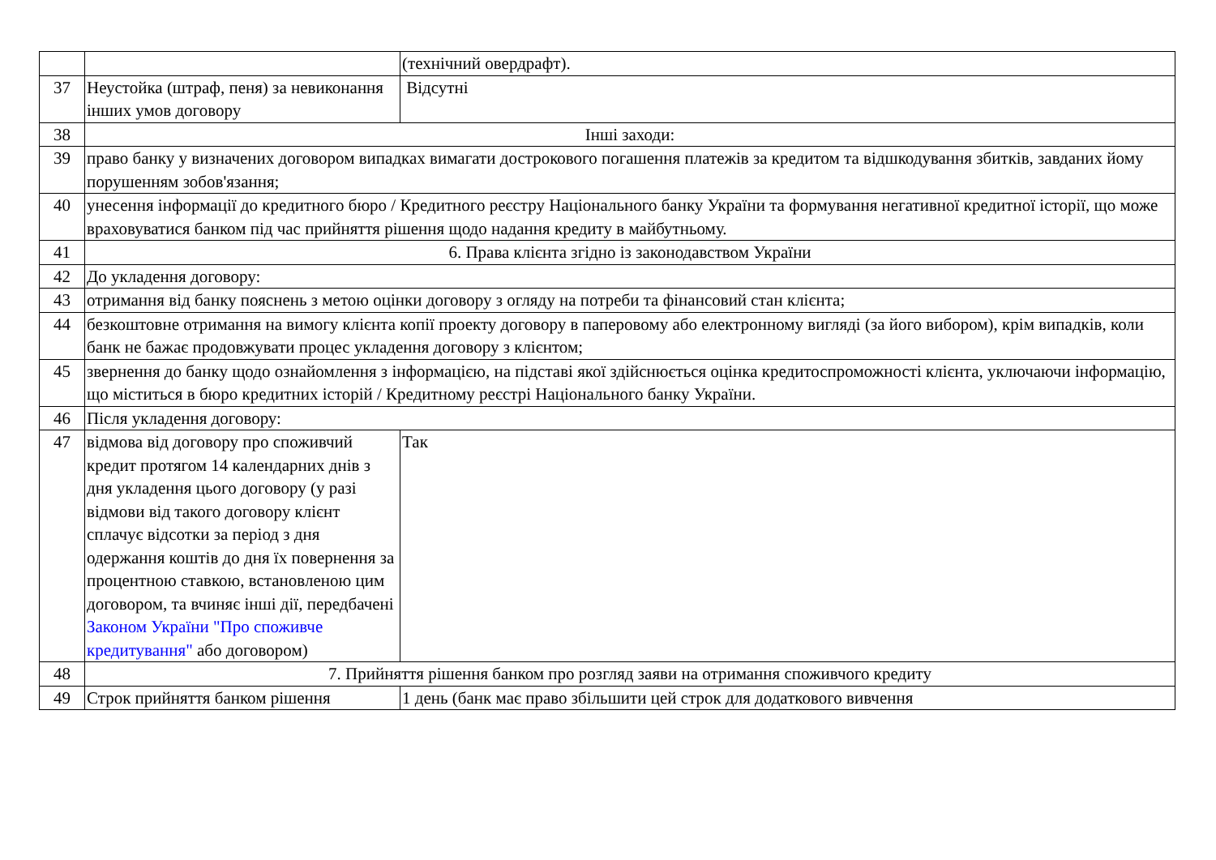| | | (технічний овердрафт). |
| 37 | Неустойка (штраф, пеня) за невиконання інших умов договору | Відсутні |
| 38 | Інші заходи: | |
| 39 | право банку у визначених договором випадках вимагати дострокового погашення платежів за кредитом та відшкодування збитків, завданих йому порушенням зобов'язання; | |
| 40 | унесення інформації до кредитного бюро / Кредитного реєстру Національного банку України та формування негативної кредитної історії, що може враховуватися банком під час прийняття рішення щодо надання кредиту в майбутньому. | |
| 41 | 6. Права клієнта згідно із законодавством України | |
| 42 | До укладення договору: | |
| 43 | отримання від банку пояснень з метою оцінки договору з огляду на потреби та фінансовий стан клієнта; | |
| 44 | безкоштовне отримання на вимогу клієнта копії проекту договору в паперовому або електронному вигляді (за його вибором), крім випадків, коли банк не бажає продовжувати процес укладення договору з клієнтом; | |
| 45 | звернення до банку щодо ознайомлення з інформацією, на підставі якої здійснюється оцінка кредитоспроможності клієнта, уключаючи інформацію, що міститься в бюро кредитних історій / Кредитному реєстрі Національного банку України. | |
| 46 | Після укладення договору: | |
| 47 | відмова від договору про споживчий кредит протягом 14 календарних днів з дня укладення цього договору (у разі відмови від такого договору клієнт сплачує відсотки за період з дня одержання коштів до дня їх повернення за процентною ставкою, встановленою цим договором, та вчиняє інші дії, передбачені Законом України "Про споживче кредитування" або договором) | Так |
| 48 | 7. Прийняття рішення банком про розгляд заяви на отримання споживчого кредиту | |
| 49 | Строк прийняття банком рішення | 1 день (банк має право збільшити цей строк для додаткового вивчення |